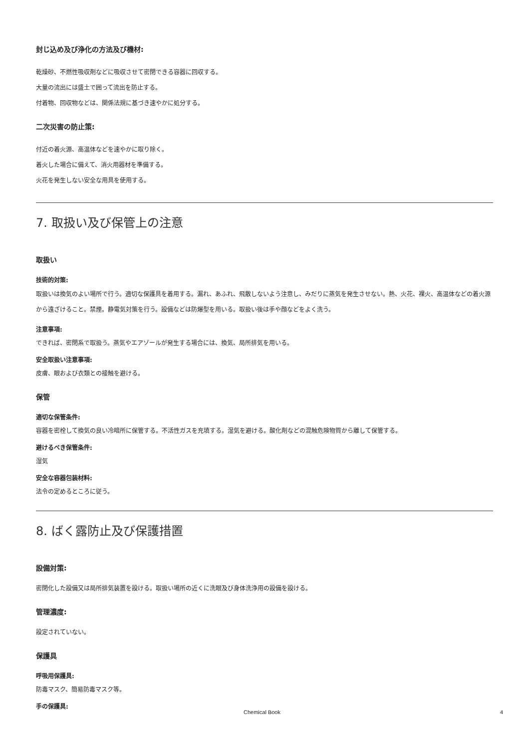封じ込め及び浄化の方法及び機材:
乾燥砂、不燃性吸収剤などに吸収させて密閉できる容器に回収する。
大量の流出には盛土で囲って流出を防止する。
付着物、回収物などは、関係法規に基づき速やかに処分する。
二次災害の防止策:
付近の着火源、高温体などを速やかに取り除く。
着火した場合に備えて、消火用器材を準備する。
火花を発生しない安全な用具を使用する。
7. 取扱い及び保管上の注意
取扱い
技術的対策:
取扱いは換気のよい場所で行う。適切な保護具を着用する。漏れ、あふれ、飛散しないよう注意し、みだりに蒸気を発生させない。熱、火花、裸火、高温体などの着火源から遠ざけること。禁煙。静電気対策を行う。設備などは防爆型を用いる。取扱い後は手や顔などをよく洗う。
注意事項:
できれば、密閉系で取扱う。蒸気やエアゾールが発生する場合には、換気、局所排気を用いる。
安全取扱い注意事項:
皮膚、眼および衣類との接触を避ける。
保管
適切な保管条件:
容器を密栓して換気の良い冷暗所に保管する。不活性ガスを充填する。湿気を避ける。酸化剤などの混触危険物質から離して保管する。
避けるべき保管条件:
湿気
安全な容器包装材料:
法令の定めるところに従う。
8. ばく露防止及び保護措置
設備対策:
密閉化した設備又は局所排気装置を設ける。取扱い場所の近くに洗眼及び身体洗浄用の設備を設ける。
管理濃度:
設定されていない。
保護具
呼吸用保護具:
防毒マスク、簡易防毒マスク等。
手の保護具:
Chemical Book 4